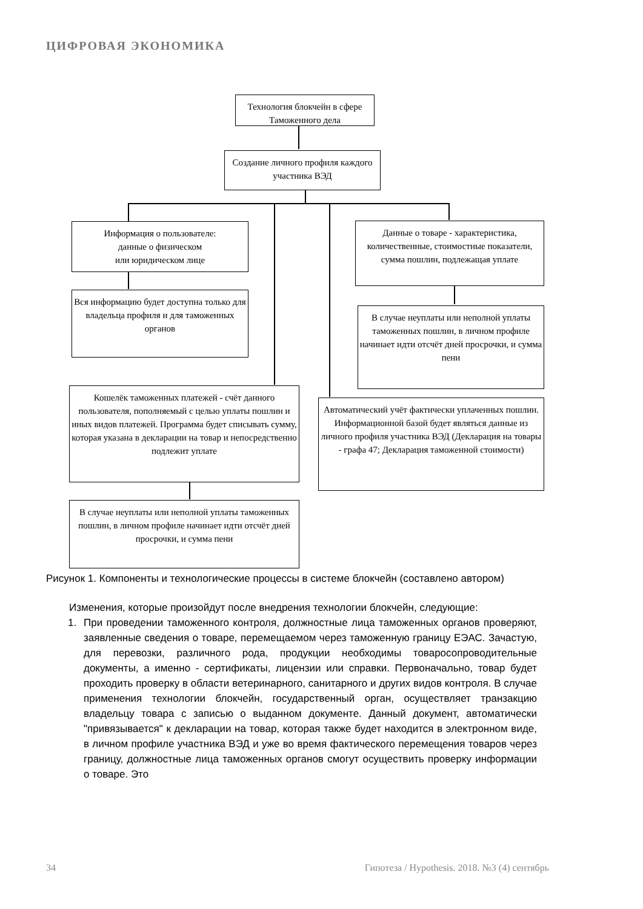ЦИФРОВАЯ ЭКОНОМИКА
Технология блокчейн в сфере Таможенного дела
Создание личного профиля каждого участника ВЭД
Информация о пользователе:
данные о физическом
или юридическом лице
Вся информацию будет доступна только для владельца профиля и для таможенных органов
Данные о товаре - характеристика, количественные, стоимостные показатели, сумма пошлин, подлежащая уплате
В случае неуплаты или неполной уплаты таможенных пошлин, в личном профиле начинает идти отсчёт дней просрочки, и сумма пени
Кошелёк таможенных платежей - счёт данного пользователя, пополняемый с целью уплаты пошлин и иных видов платежей. Программа будет списывать сумму, которая указана в декларации на товар и непосредственно подлежит уплате
В случае неуплаты или неполной уплаты таможенных пошлин, в личном профиле начинает идти отсчёт дней просрочки, и сумма пени
Автоматический учёт фактически уплаченных пошлин. Информационной базой будет являться данные из личного профиля участника ВЭД (Декларация на товары - графа 47; Декларация таможенной стоимости)
Рисунок 1. Компоненты и технологические процессы в системе блокчейн (составлено автором)
Изменения, которые произойдут после внедрения технологии блокчейн, следующие:
1. При проведении таможенного контроля, должностные лица таможенных органов проверяют, заявленные сведения о товаре, перемещаемом через таможенную границу ЕЭАС. Зачастую, для перевозки, различного рода, продукции необходимы товаросопроводительные документы, а именно - сертификаты, лицензии или справки. Первоначально, товар будет проходить проверку в области ветеринарного, санитарного и других видов контроля. В случае применения технологии блокчейн, государственный орган, осуществляет транзакцию владельцу товара с записью о выданном документе. Данный документ, автоматически "привязывается" к декларации на товар, которая также будет находится в электронном виде, в личном профиле участника ВЭД и уже во время фактического перемещения товаров через границу, должностные лица таможенных органов смогут осуществить проверку информации о товаре. Это
34 Гипотеза / Hypothesis. 2018. №3 (4) сентябрь